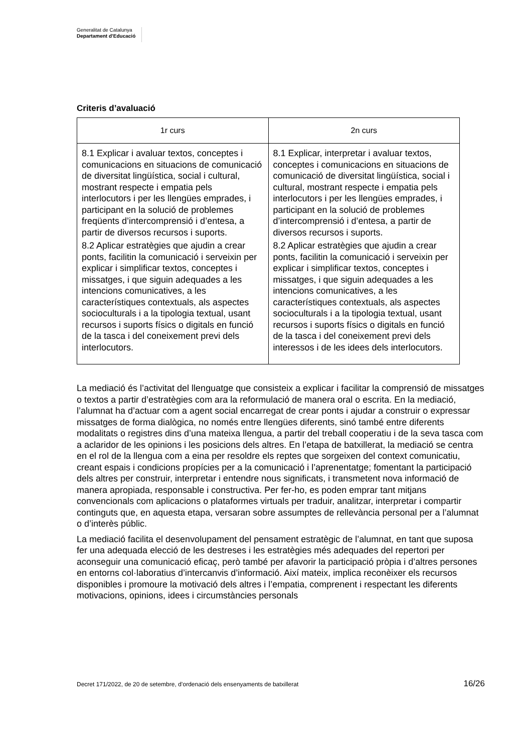Generalitat de Catalunya
Departament d’Educació
Criteris d’avaluació
| 1r curs | 2n curs |
| --- | --- |
| 8.1 Explicar i avaluar textos, conceptes i comunicacions en situacions de comunicació de diversitat lingüística, social i cultural, mostrant respecte i empatia pels interlocutors i per les llengües emprades, i participant en la solució de problemes freqüents d’intercomprensió i d’entesa, a partir de diversos recursos i suports. | 8.1 Explicar, interpretar i avaluar textos, conceptes i comunicacions en situacions de comunicació de diversitat lingüística, social i cultural, mostrant respecte i empatia pels interlocutors i per les llengües emprades, i participant en la solució de problemes d’intercomprensió i d’entesa, a partir de diversos recursos i suports. |
| 8.2 Aplicar estratègies que ajudin a crear ponts, facilitin la comunicació i serveixin per explicar i simplificar textos, conceptes i missatges, i que siguin adequades a les intencions comunicatives, a les característiques contextuals, als aspectes socioculturals i a la tipologia textual, usant recursos i suports físics o digitals en funció de la tasca i del coneixement previ dels interlocutors. | 8.2 Aplicar estratègies que ajudin a crear ponts, facilitin la comunicació i serveixin per explicar i simplificar textos, conceptes i missatges, i que siguin adequades a les intencions comunicatives, a les característiques contextuals, als aspectes socioculturals i a la tipologia textual, usant recursos i suports físics o digitals en funció de la tasca i del coneixement previ dels interessos i de les idees dels interlocutors. |
La mediació és l’activitat del llenguatge que consisteix a explicar i facilitar la comprensió de missatges o textos a partir d’estratègies com ara la reformulació de manera oral o escrita. En la mediació, l’alumnat ha d’actuar com a agent social encarregat de crear ponts i ajudar a construir o expressar missatges de forma dialògica, no només entre llengües diferents, sinó també entre diferents modalitats o registres dins d’una mateixa llengua, a partir del treball cooperatiu i de la seva tasca com a aclaridor de les opinions i les posicions dels altres. En l’etapa de batxillerat, la mediació se centra en el rol de la llengua com a eina per resoldre els reptes que sorgeixen del context comunicatiu, creant espais i condicions propícies per a la comunicació i l’aprenentatge; fomentant la participació dels altres per construir, interpretar i entendre nous significats, i transmetent nova informació de manera apropiada, responsable i constructiva. Per fer-ho, es poden emprar tant mitjans convencionals com aplicacions o plataformes virtuals per traduir, analitzar, interpretar i compartir continguts que, en aquesta etapa, versaran sobre assumptes de rellevància personal per a l’alumnat o d’interès públic.
La mediació facilita el desenvolupament del pensament estratègic de l’alumnat, en tant que suposa fer una adequada elecció de les destreses i les estratègies més adequades del repertori per aconseguir una comunicació eficaç, però també per afavorir la participació pròpia i d’altres persones en entorns col·laboratius d’intercanvis d’informació. Així mateix, implica reconèixer els recursos disponibles i promoure la motivació dels altres i l’empatia, comprenent i respectant les diferents motivacions, opinions, idees i circumstàncies personals
Decret 171/2022, de 20 de setembre, d’ordenació dels ensenyaments de batxillerat 16/26